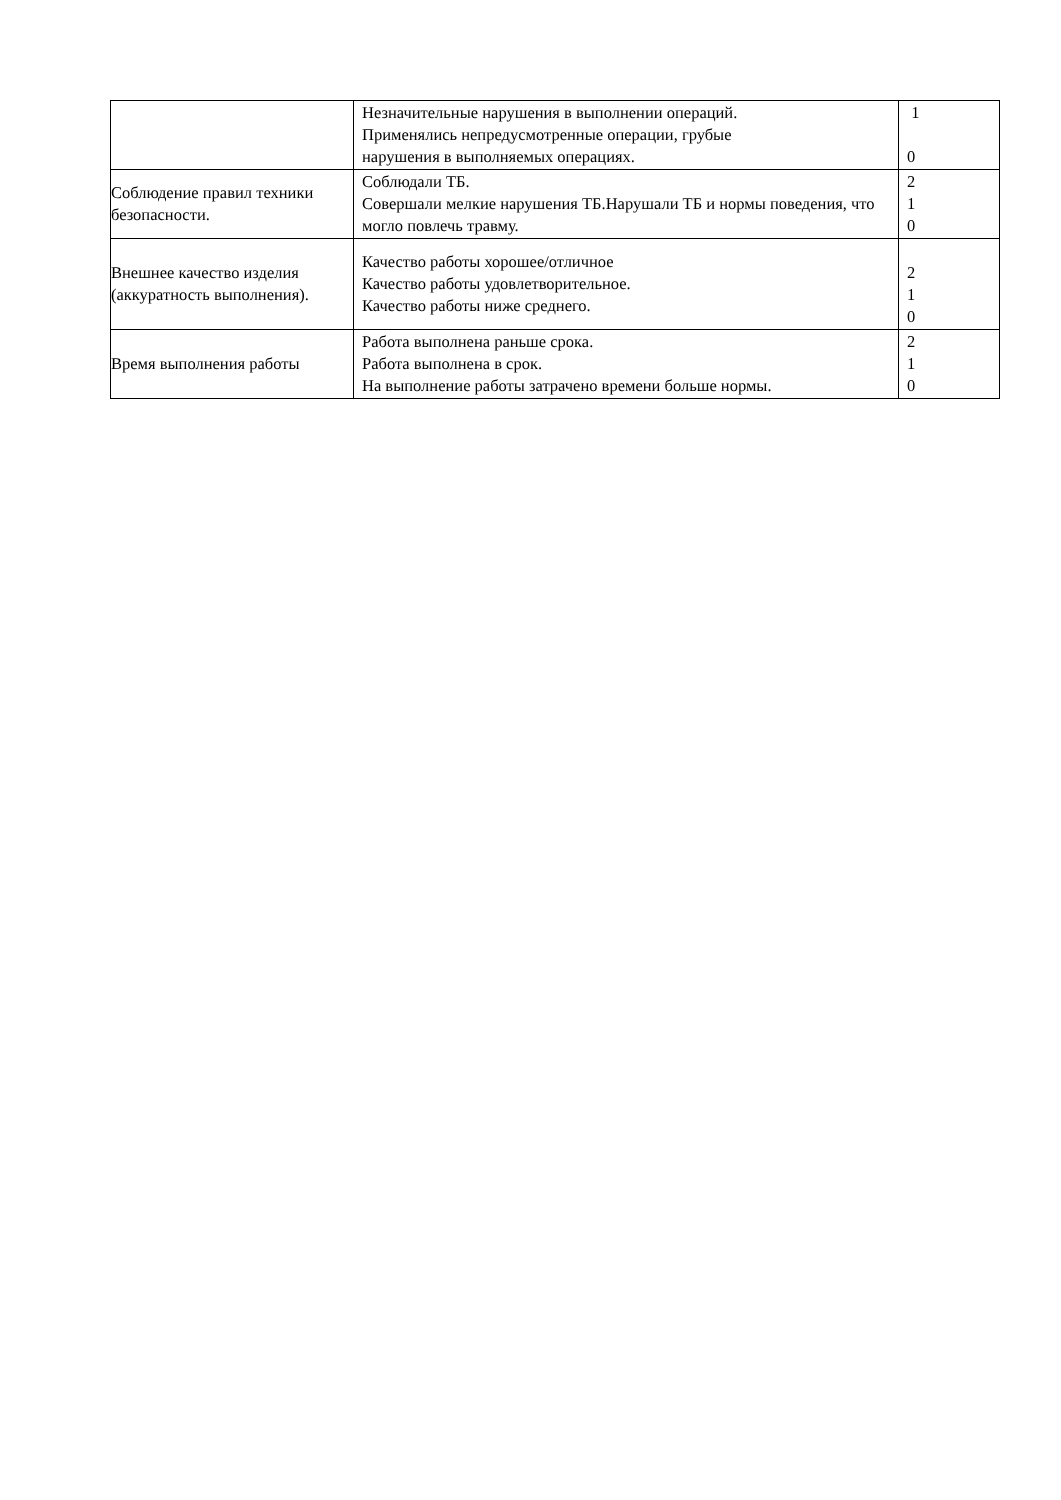| | Незначительные нарушения в выполнении операций. Применялись непредусмотренные операции, грубые нарушения в выполняемых операциях. | 1 0 |
| Соблюдение правил техники безопасности. | Соблюдали ТБ. Совершали мелкие нарушения ТБ.Нарушали ТБ и нормы поведения, что могло повлечь травму. | 2 1 0 |
| Внешнее качество изделия (аккуратность выполнения). | Качество работы хорошее/отличное Качество работы удовлетворительное. Качество работы ниже среднего. | 2 1 0 |
| Время выполнения работы | Работа выполнена раньше срока. Работа выполнена в срок. На выполнение работы затрачено времени больше нормы. | 2 1 0 |